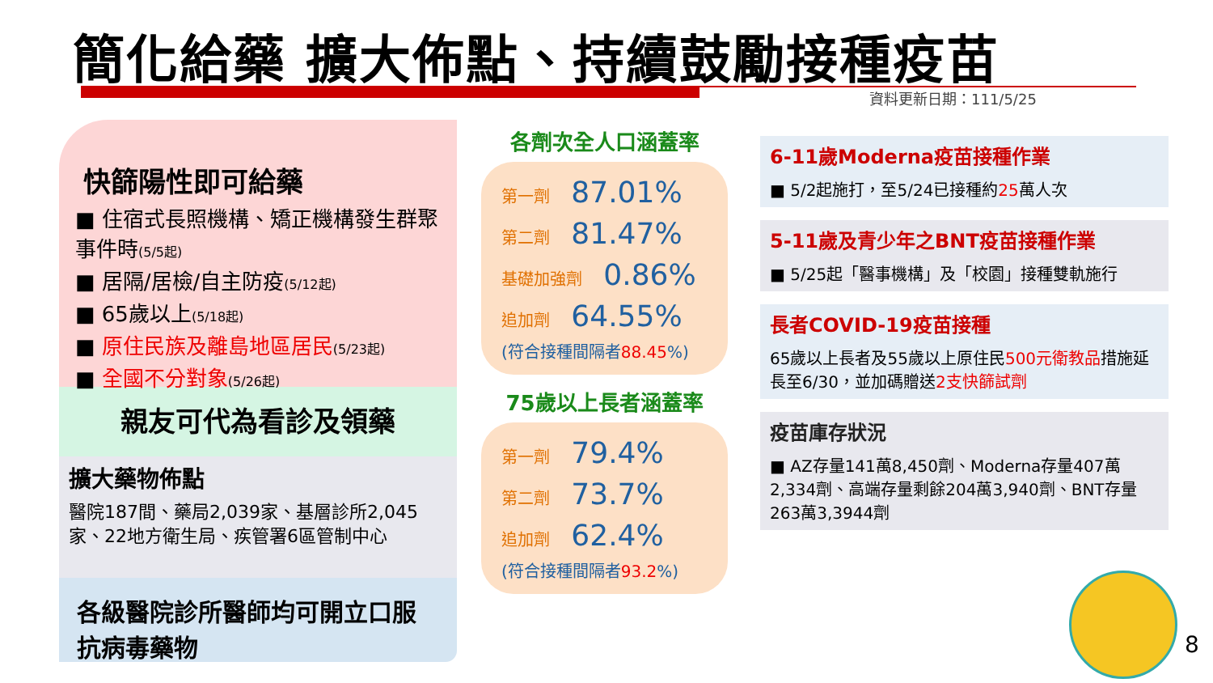簡化給藥 擴大佈點、持續鼓勵接種疫苗
資料更新日期：111/5/25
快篩陽性即可給藥
■ 住宿式長照機構、矯正機構發生群聚事件時(5/5起)
■ 居隔/居檢/自主防疫(5/12起)
■ 65歲以上(5/18起)
■ 原住民族及離島地區居民(5/23起)
■ 全國不分對象(5/26起)
親友可代為看診及領藥
擴大藥物佈點
醫院187間、藥局2,039家、基層診所2,045家、22地方衛生局、疾管署6區管制中心
各級醫院診所醫師均可開立口服抗病毒藥物
各劑次全人口涵蓋率
第一劑 87.01%
第二劑 81.47%
基礎加強劑 0.86%
追加劑 64.55%
(符合接種間隔者88.45%)
75歲以上長者涵蓋率
第一劑 79.4%
第二劑 73.7%
追加劑 62.4%
(符合接種間隔者93.2%)
6-11歲Moderna疫苗接種作業
■ 5/2起施打，至5/24已接種約25萬人次
5-11歲及青少年之BNT疫苗接種作業
■ 5/25起「醫事機構」及「校園」接種雙軌施行
長者COVID-19疫苗接種
65歲以上長者及55歲以上原住民500元衛教品措施延長至6/30，並加碼贈送2支快篩試劑
疫苗庫存狀況
■ AZ存量141萬8,450劑、Moderna存量407萬2,334劑、高端存量剩餘204萬3,940劑、BNT存量263萬3,3944劑
8